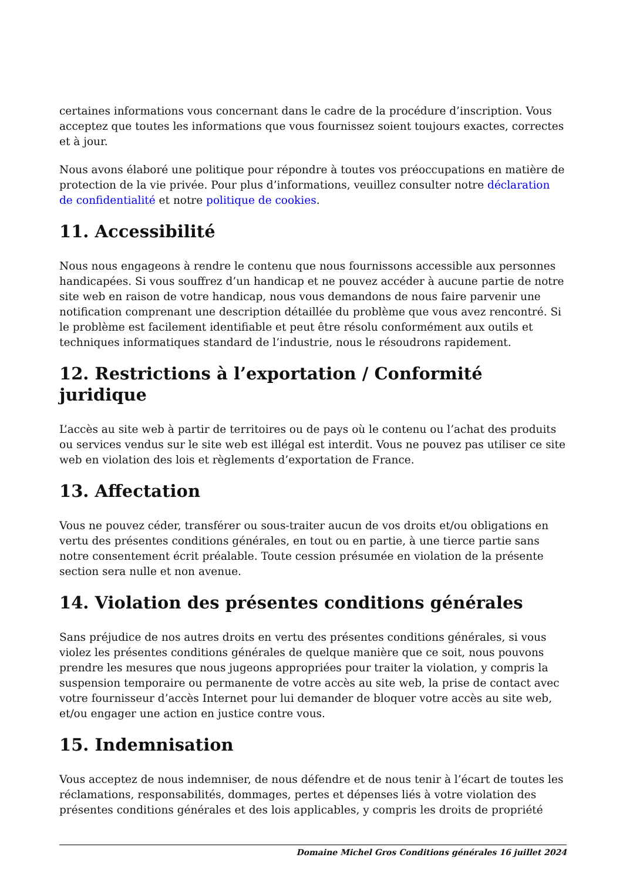certaines informations vous concernant dans le cadre de la procédure d’inscription. Vous acceptez que toutes les informations que vous fournissez soient toujours exactes, correctes et à jour.
Nous avons élaboré une politique pour répondre à toutes vos préoccupations en matière de protection de la vie privée. Pour plus d’informations, veuillez consulter notre déclaration de confidentialité et notre politique de cookies.
11. Accessibilité
Nous nous engageons à rendre le contenu que nous fournissons accessible aux personnes handicapées. Si vous souffrez d’un handicap et ne pouvez accéder à aucune partie de notre site web en raison de votre handicap, nous vous demandons de nous faire parvenir une notification comprenant une description détaillée du problème que vous avez rencontré. Si le problème est facilement identifiable et peut être résolu conformément aux outils et techniques informatiques standard de l’industrie, nous le résoudrons rapidement.
12. Restrictions à l’exportation / Conformité juridique
L’accès au site web à partir de territoires ou de pays où le contenu ou l’achat des produits ou services vendus sur le site web est illégal est interdit. Vous ne pouvez pas utiliser ce site web en violation des lois et règlements d’exportation de France.
13. Affectation
Vous ne pouvez céder, transférer ou sous-traiter aucun de vos droits et/ou obligations en vertu des présentes conditions générales, en tout ou en partie, à une tierce partie sans notre consentement écrit préalable. Toute cession présumée en violation de la présente section sera nulle et non avenue.
14. Violation des présentes conditions générales
Sans préjudice de nos autres droits en vertu des présentes conditions générales, si vous violez les présentes conditions générales de quelque manière que ce soit, nous pouvons prendre les mesures que nous jugeons appropriées pour traiter la violation, y compris la suspension temporaire ou permanente de votre accès au site web, la prise de contact avec votre fournisseur d’accès Internet pour lui demander de bloquer votre accès au site web, et/ou engager une action en justice contre vous.
15. Indemnisation
Vous acceptez de nous indemniser, de nous défendre et de nous tenir à l’écart de toutes les réclamations, responsabilités, dommages, pertes et dépenses liés à votre violation des présentes conditions générales et des lois applicables, y compris les droits de propriété
Domaine Michel Gros Conditions générales 16 juillet 2024